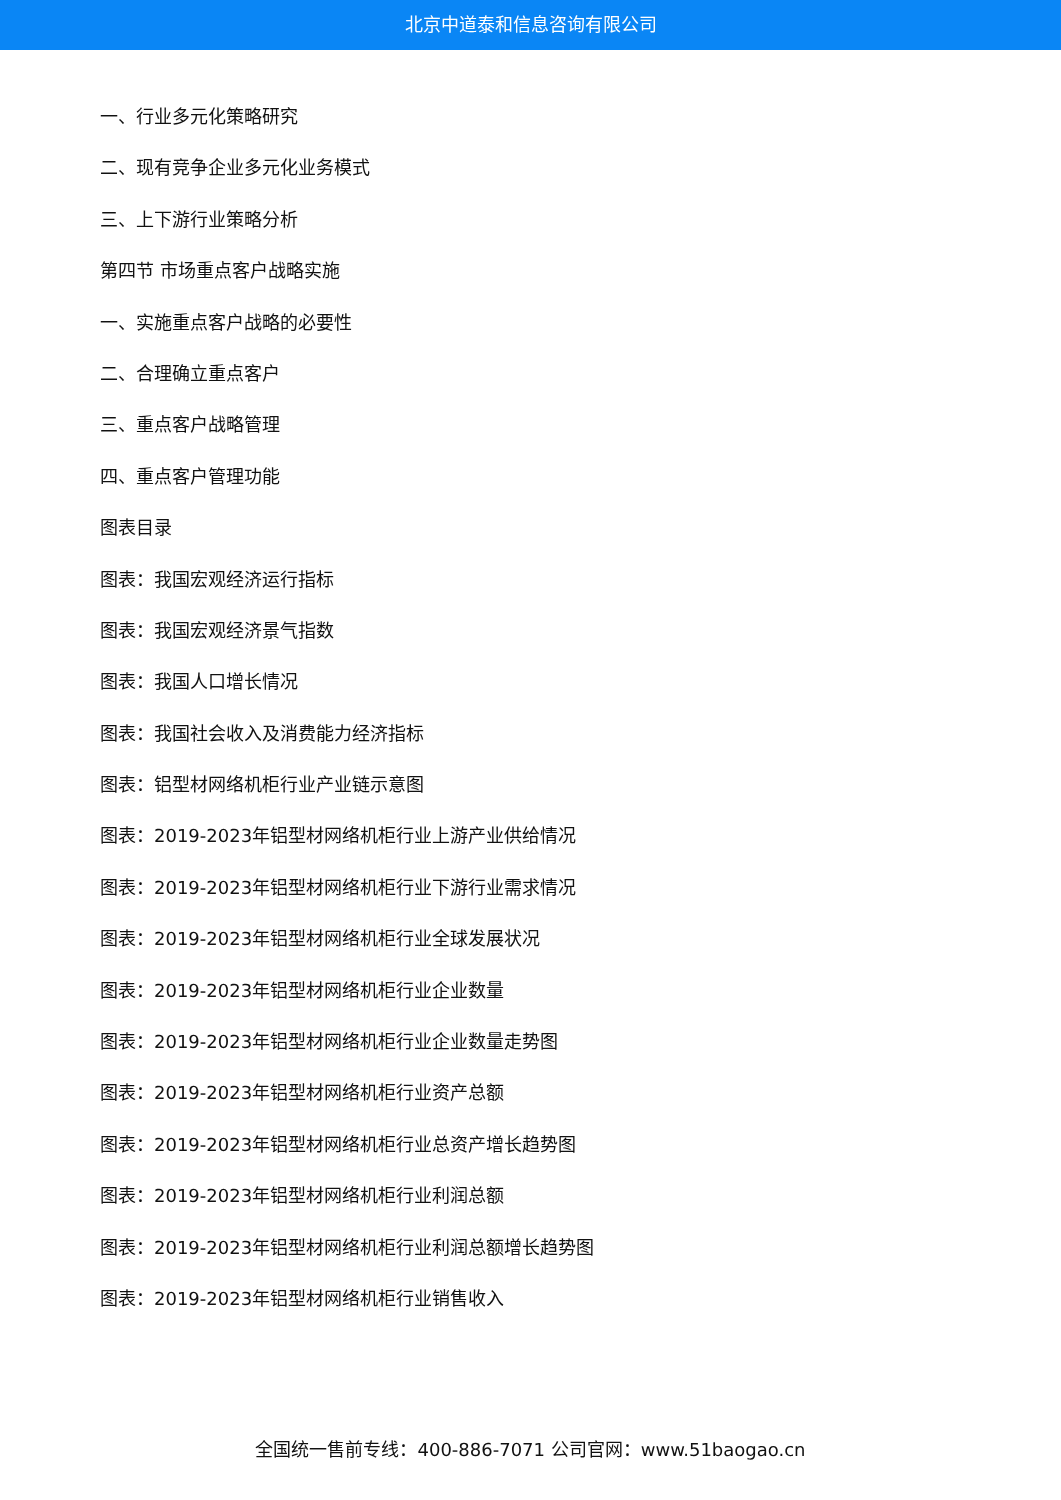北京中道泰和信息咨询有限公司
一、行业多元化策略研究
二、现有竞争企业多元化业务模式
三、上下游行业策略分析
第四节 市场重点客户战略实施
一、实施重点客户战略的必要性
二、合理确立重点客户
三、重点客户战略管理
四、重点客户管理功能
图表目录
图表：我国宏观经济运行指标
图表：我国宏观经济景气指数
图表：我国人口增长情况
图表：我国社会收入及消费能力经济指标
图表：铝型材网络机柜行业产业链示意图
图表：2019-2023年铝型材网络机柜行业上游产业供给情况
图表：2019-2023年铝型材网络机柜行业下游行业需求情况
图表：2019-2023年铝型材网络机柜行业全球发展状况
图表：2019-2023年铝型材网络机柜行业企业数量
图表：2019-2023年铝型材网络机柜行业企业数量走势图
图表：2019-2023年铝型材网络机柜行业资产总额
图表：2019-2023年铝型材网络机柜行业总资产增长趋势图
图表：2019-2023年铝型材网络机柜行业利润总额
图表：2019-2023年铝型材网络机柜行业利润总额增长趋势图
图表：2019-2023年铝型材网络机柜行业销售收入
全国统一售前专线：400-886-7071 公司官网：www.51baogao.cn